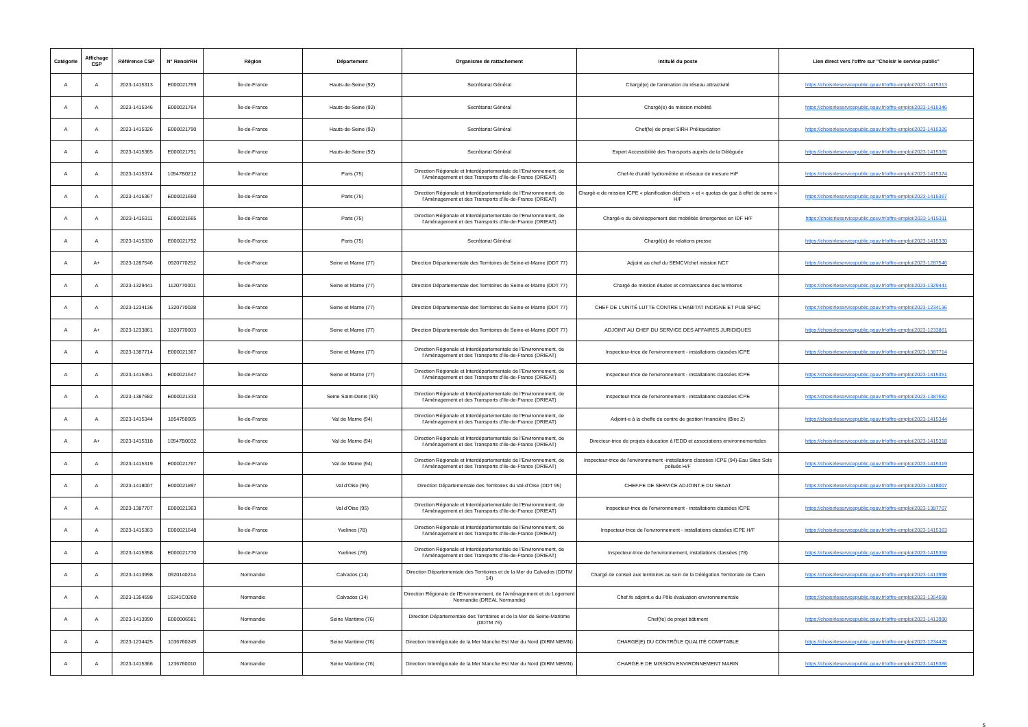| Catégorie | Affichage CSP | Référence CSP | N° RenoirRH | Région | Département | Organisme de rattachement | Intitulé du poste | Lien direct vers l'offre sur "Choisir le service public" |
| --- | --- | --- | --- | --- | --- | --- | --- | --- |
| A | A | 2023-1415313 | E000021759 | Île-de-France | Hauts-de-Seine (92) | Secrétariat Général | Chargé(e) de l'animation du réseau attractivité | https://choisirleservicepublic.gouv.fr/offre-emploi/2023-1415313 |
| A | A | 2023-1415346 | E000021764 | Île-de-France | Hauts-de-Seine (92) | Secrétariat Général | Chargé(e) de mission mobilité | https://choisirleservicepublic.gouv.fr/offre-emploi/2023-1415346 |
| A | A | 2023-1415326 | E000021790 | Île-de-France | Hauts-de-Seine (92) | Secrétariat Général | Chef(fe) de projet SIRH Préliquidation | https://choisirleservicepublic.gouv.fr/offre-emploi/2023-1415326 |
| A | A | 2023-1415365 | E000021791 | Île-de-France | Hauts-de-Seine (92) | Secrétariat Général | Expert Accessibilité des Transports auprès de la Déléguée | https://choisirleservicepublic.gouv.fr/offre-emploi/2023-1415365 |
| A | A | 2023-1415374 | 10547B0212 | Île-de-France | Paris (75) | Direction Régionale et Interdépartementale de l'Environnement, de l'Aménagement et des Transports d'Ile-de-France (DRIEAT) | Chef-fe d'unité hydrométrie et réseaux de mesure H/F | https://choisirleservicepublic.gouv.fr/offre-emploi/2023-1415374 |
| A | A | 2023-1415367 | E000021650 | Île-de-France | Paris (75) | Direction Régionale et Interdépartementale de l'Environnement, de l'Aménagement et des Transports d'Ile-de-France (DRIEAT) | Chargé-e de mission ICPE « planification déchets » et « quotas de gaz à effet de serre » H/F | https://choisirleservicepublic.gouv.fr/offre-emploi/2023-1415367 |
| A | A | 2023-1415311 | E000021665 | Île-de-France | Paris (75) | Direction Régionale et Interdépartementale de l'Environnement, de l'Aménagement et des Transports d'Ile-de-France (DRIEAT) | Chargé-e du développement des mobilités émergentes en IDF H/F | https://choisirleservicepublic.gouv.fr/offre-emploi/2023-1415311 |
| A | A | 2023-1415330 | E000021792 | Île-de-France | Paris (75) | Secrétariat Général | Chargé(e) de relations presse | https://choisirleservicepublic.gouv.fr/offre-emploi/2023-1415330 |
| A | A+ | 2023-1287546 | 0920770252 | Île-de-France | Seine et Marne (77) | Direction Départementale des Territoires de Seine-et-Marne (DDT 77) | Adjoint au chef du SEMCV/chef mission NCT | https://choisirleservicepublic.gouv.fr/offre-emploi/2023-1287546 |
| A | A | 2023-1329441 | 1120770001 | Île-de-France | Seine et Marne (77) | Direction Départementale des Territoires de Seine-et-Marne (DDT 77) | Chargé de mission études et connaissance des territoires | https://choisirleservicepublic.gouv.fr/offre-emploi/2023-1329441 |
| A | A | 2023-1234136 | 1320770028 | Île-de-France | Seine et Marne (77) | Direction Départementale des Territoires de Seine-et-Marne (DDT 77) | CHEF DE L'UNITÉ LUTTE CONTRE L'HABITAT INDIGNE ET PUB SPEC | https://choisirleservicepublic.gouv.fr/offre-emploi/2023-1234136 |
| A | A+ | 2023-1233861 | 1820770003 | Île-de-France | Seine et Marne (77) | Direction Départementale des Territoires de Seine-et-Marne (DDT 77) | ADJOINT AU CHEF DU SERVICE DES AFFAIRES JURIDIQUES | https://choisirleservicepublic.gouv.fr/offre-emploi/2023-1233861 |
| A | A | 2023-1387714 | E000021367 | Île-de-France | Seine et Marne (77) | Direction Régionale et Interdépartementale de l'Environnement, de l'Aménagement et des Transports d'Ile-de-France (DRIEAT) | Inspecteur-trice de l'environnement - installations classées ICPE | https://choisirleservicepublic.gouv.fr/offre-emploi/2023-1387714 |
| A | A | 2023-1415351 | E000021647 | Île-de-France | Seine et Marne (77) | Direction Régionale et Interdépartementale de l'Environnement, de l'Aménagement et des Transports d'Ile-de-France (DRIEAT) | Inspecteur-trice de l'environnement - installations classées ICPE | https://choisirleservicepublic.gouv.fr/offre-emploi/2023-1415351 |
| A | A | 2023-1387682 | E000021333 | Île-de-France | Seine Saint-Denis (93) | Direction Régionale et Interdépartementale de l'Environnement, de l'Aménagement et des Transports d'Ile-de-France (DRIEAT) | Inspecteur-trice de l'environnement - installations classées ICPE | https://choisirleservicepublic.gouv.fr/offre-emploi/2023-1387682 |
| A | A | 2023-1415344 | 1854750005 | Île-de-France | Val de Marne (94) | Direction Régionale et Interdépartementale de l'Environnement, de l'Aménagement et des Transports d'Ile-de-France (DRIEAT) | Adjoint-e à la cheffe du centre de gestion financière (Bloc 2) | https://choisirleservicepublic.gouv.fr/offre-emploi/2023-1415344 |
| A | A+ | 2023-1415318 | 10547B0032 | Île-de-France | Val de Marne (94) | Direction Régionale et Interdépartementale de l'Environnement, de l'Aménagement et des Transports d'Ile-de-France (DRIEAT) | Directeur-trice de projets éducation à l'EDD et associations environnementales | https://choisirleservicepublic.gouv.fr/offre-emploi/2023-1415318 |
| A | A | 2023-1415319 | E000021767 | Île-de-France | Val de Marne (94) | Direction Régionale et Interdépartementale de l'Environnement, de l'Aménagement et des Transports d'Ile-de-France (DRIEAT) | Inspecteur-trice de l'environnement -installations classées ICPE (94)-Eau Sites Sols pollués H/F | https://choisirleservicepublic.gouv.fr/offre-emploi/2023-1415319 |
| A | A | 2023-1418007 | E000021897 | Île-de-France | Val d'Oise (95) | Direction Départementale des Territoires du Val-d'Oise (DDT 95) | CHEF.FE DE SERVICE ADJOINT.E DU SEAAT | https://choisirleservicepublic.gouv.fr/offre-emploi/2023-1418007 |
| A | A | 2023-1387707 | E000021363 | Île-de-France | Val d'Oise (95) | Direction Régionale et Interdépartementale de l'Environnement, de l'Aménagement et des Transports d'Ile-de-France (DRIEAT) | Inspecteur-trice de l'environnement - installations classées ICPE | https://choisirleservicepublic.gouv.fr/offre-emploi/2023-1387707 |
| A | A | 2023-1415363 | E000021648 | Île-de-France | Yvelines (78) | Direction Régionale et Interdépartementale de l'Environnement, de l'Aménagement et des Transports d'Ile-de-France (DRIEAT) | Inspecteur-trice de l'environnement - installations classées ICPE H/F | https://choisirleservicepublic.gouv.fr/offre-emploi/2023-1415363 |
| A | A | 2023-1415358 | E000021770 | Île-de-France | Yvelines (78) | Direction Régionale et Interdépartementale de l'Environnement, de l'Aménagement et des Transports d'Ile-de-France (DRIEAT) | Inspecteur-trice de l'environnement, installations classées (78) | https://choisirleservicepublic.gouv.fr/offre-emploi/2023-1415358 |
| A | A | 2023-1413998 | 0920140214 | Normandie | Calvados (14) | Direction Départementale des Territoires et de la Mer du Calvados (DDTM 14) | Chargé de conseil aux territoires au sein de la Délégation Territoriale de Caen | https://choisirleservicepublic.gouv.fr/offre-emploi/2023-1413998 |
| A | A | 2023-1354598 | 16341C0260 | Normandie | Calvados (14) | Direction Régionale de l'Environnement, de l'Aménagement et du Logement Normandie (DREAL Normandie) | Chef.fe adjoint.e du Pôle évaluation environnementale | https://choisirleservicepublic.gouv.fr/offre-emploi/2023-1354598 |
| A | A | 2023-1413990 | E000006581 | Normandie | Seine Maritime (76) | Direction Départementale des Territoires et de la Mer de Seine-Maritime (DDTM 76) | Chef(fe) de projet bâtiment | https://choisirleservicepublic.gouv.fr/offre-emploi/2023-1413990 |
| A | A | 2023-1234425 | 1036760249 | Normandie | Seine Maritime (76) | Direction Interrégionale de la Mer Manche Est Mer du Nord (DIRM MEMN) | CHARGÉ(E) DU CONTRÔLE QUALITÉ COMPTABLE | https://choisirleservicepublic.gouv.fr/offre-emploi/2023-1234425 |
| A | A | 2023-1415366 | 1236760010 | Normandie | Seine Maritime (76) | Direction Interrégionale de la Mer Manche Est Mer du Nord (DIRM MEMN) | CHARGÉ.E DE MISSION ENVIRONNEMENT MARIN | https://choisirleservicepublic.gouv.fr/offre-emploi/2023-1415366 |
5